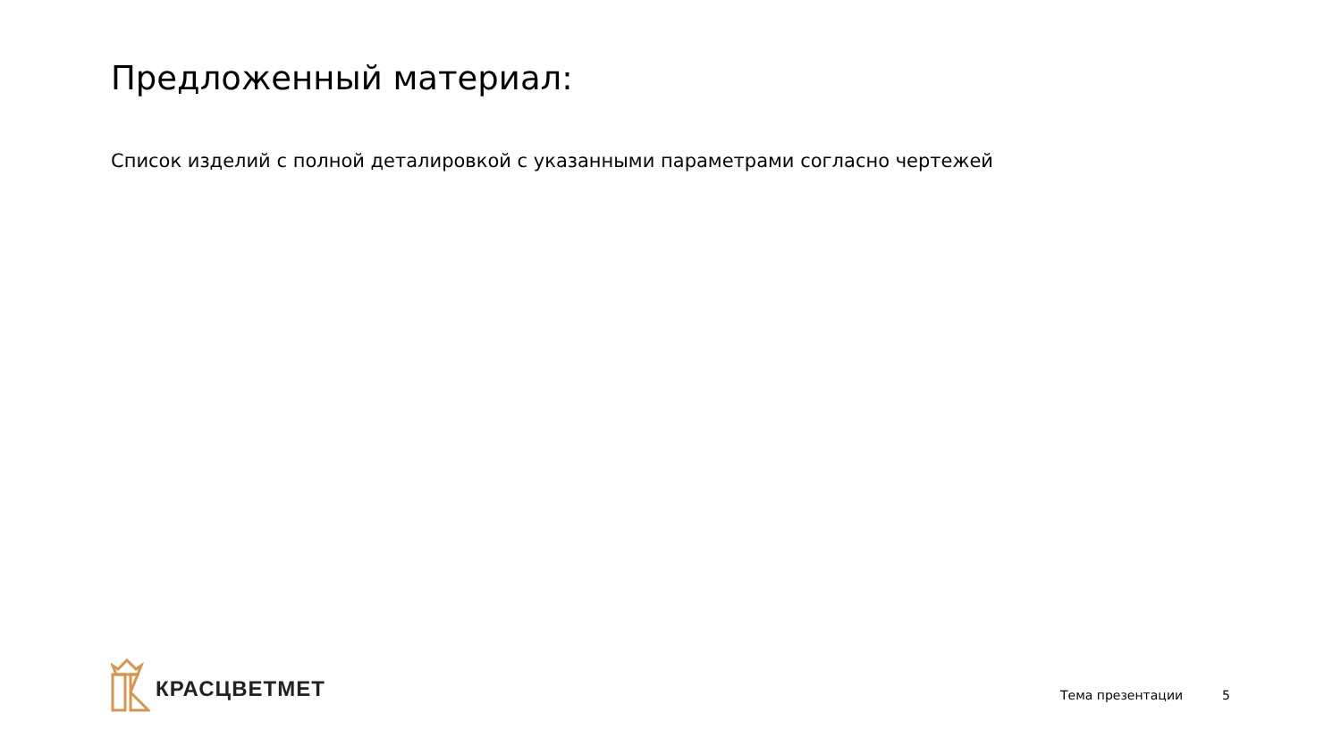Предложенный материал:
Список изделий с полной деталировкой с указанными параметрами согласно чертежей
КРАСЦВЕТМЕТ
Тема презентации 5